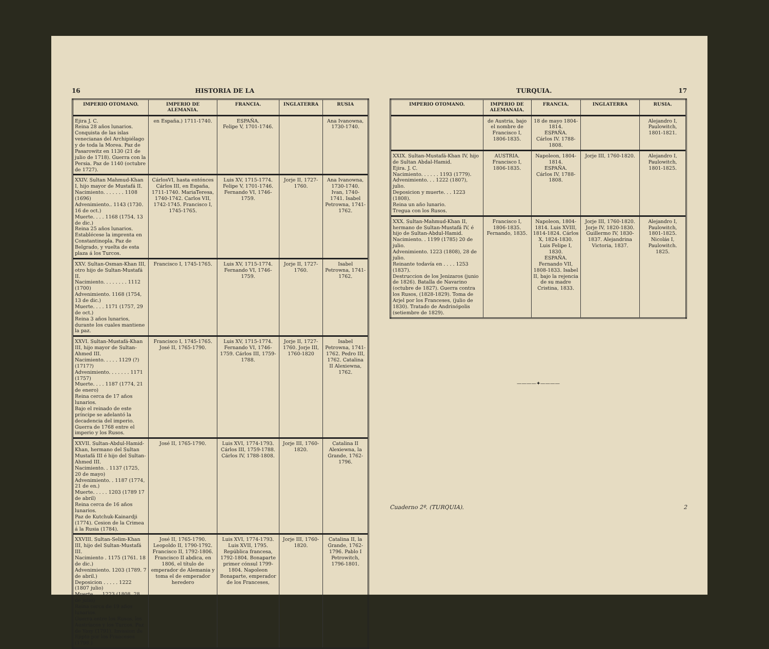16 HISTORIA DE LA
| IMPERIO OTOMANO. | IMPERIO DE ALEMANIA. | FRANCIA. | INGLATERRA | RUSIA |
| --- | --- | --- | --- | --- |
| Ejira J. C. Reina 28 años lunarios. Conquista de las islas venecianas del Archipiélago y de toda la Morea. Paz de Pasarowitz en 1130 (21 de julio de 1718). Guerra con la Persia. Paz de 1140 (octubre de 1727). | en España.) 1711-1740. | ESPAÑA. Felipe V, 1701-1746. | | Ana Ivanowna, 1730-1740. |
| XXIV. Sultan Mahmud-Khan I, hijo mayor de Mustafá II. Nacimiento. . . . . . . 1108 (1696) Advenimiento.. 1143 (1730. 16 de oct.) Muerte. . . . 1168 (1754, 13 de dic.) Reina 25 años lunarios. Establécese la imprenta en Constantinopla. Paz de Belgrado, y vuelta de esta plaza á los Turcos. | CárlosVI, hasta entónces Cárlos III, en España, 1711-1740. MariaTeresa, 1740-1742. Carlos VII, 1742-1745. Francisco I, 1745-1765. | Luis XV, 1715-1774. Felipe V, 1701-1746. Fernando VI, 1746-1759. | Jorje II, 1727-1760. | Ana Ivanowna, 1730-1740. Ivan, 1740-1741. Isabel Petrowna, 1741-1762. |
| XXV. Sultan-Osman-Khan III, otro hijo de Sultan-Mustafá II. Nacimiento. . . . . . . . 1112 (1700) Advenimiento. 1168 (1754, 13 de dic.) Muerte. . . . 1171 (1757, 29 de oct.) Reina 3 años lunarios, durante los cuales mantiene la paz. | Francisco I, 1745-1765. | Luis XV, 1715-1774. Fernando VI, 1746-1759. | Jorje II, 1727-1760. | Isabel Petrowna, 1741-1762. |
| XXVI. Sultan-Mustafá-Khan III, hijo mayor de Sultan-Ahmed III. Nacimiento. . . . . 1129 (?) (1717?) Advenimiento. . . . . . . 1171 (1757) Muerte. . . . 1187 (1774, 21 de enero) Reina cerca de 17 años lunarios. Bajo el reinado de este príncipe se adelantó la decadencia del imperio. Guerra de 1768 entre el imperio y los Rusos. | Francisco I, 1745-1765. José II, 1765-1790. | Luis XV, 1715-1774. Fernando VI, 1746-1759. Cárlos III, 1759-1788. | Jorje II, 1727-1760. Jorje III, 1760-1820 | Isabel Petrowna, 1741-1762. Pedro III, 1762. Catalina II Alexiewna, 1762. |
| XXVII. Sultan-Abdul-Hamid-Khan, hermano del Sultan Mustafá III é hijo del Sultan-Ahmed III. Nacimiento. . 1137 (1725, 20 de mayo) Advenimiento. . 1187 (1774, 21 de en.) Muerte. . . . . 1203 (1789 17 de abril) Reina cerca de 16 años lunarios. Paz de Kutchuk-Kainardji (1774). Cesion de la Crimea á la Rusia (1784). | José II, 1765-1790. | Luis XVI, 1774-1793. Cárlos III, 1759-1788. Cárlos IV, 1788-1808. | Jorje III, 1760-1820. | Catalina II Alexiewna, la Grande, 1762-1796. |
| XXVIII. Sultan-Selim-Khan III, hijo del Sultan-Mustafá III. Nacimiento . 1175 (1761. 18 de dic.) Advenimiento. 1203 (1789. 7 de abril.) Deposicion . . . . . 1222 (1807 julio) Muerte. . . 1223 (1808, 28 de julio) Reina cerca de 19 años lunarios. Guerra entre los Rusos, los Austríacos y los Turcos. Paz de Yasy (1791). Invasion de Ejipto por los Franceses (1798.) | José II, 1765-1790. Leopoldo II, 1790-1792. Francisco II, 1792-1806. Francisco II abdica, en 1806, el título de emperador de Alemania y toma el de emperador heredero | Luis XVI, 1774-1793. Luis XVII, 1795. República francesa, 1792-1804. Bonaparte primer cónsul 1799-1804. Napoleon Bonaparte, emperador de los Franceses, | Jorje III, 1760-1820. | Catalina II, la Grande, 1762-1796. Pablo I Petrowitch, 1796-1801. |
TURQUIA. 17
| IMPERIO OTOMANO. | IMPERIO DE ALEMANAIA. | FRANCIA. | INGLATERRA | RUSIA. |
| --- | --- | --- | --- | --- |
| | de Austria, bajo el nombre de Francisco I, 1806-1835. | 18 de mayo 1804-1814. ESPAÑA. Cárlos IV. 1788-1808. | | Alejandro I, Paulowitch, 1801-1821. |
| XXIX. Sultan-Mustafá-Khan IV, hijo de Sultan Abdal-Hamid. Ejira. J. C. Nacimiento. . . . . . 1193 (1779). Advenimiento. . . 1222 (1807), julio. Deposicion y muerte. . . 1223 (1808). Reina un año lunario. Tregua con los Rusos. | AUSTRIA. Francisco I, 1806-1835. | Napoleon, 1804-1814. ESPAÑA. Cárlos IV, 1788-1808. | Jorje III, 1760-1820. | Alejandro I, Paulowitch, 1801-1825. |
| XXX. Sultan-Mahmud-Khan II, hermano de Sultan-Mustafá IV, é hijo de Sultan-Abdul-Hamid. Nacimiento. . 1199 (1785) 20 de julio. Advenimiento. 1223 (1808), 28 de julio. Reinante todavía en . . . . 1253 (1837). Destruccion de los Jenizaros (junio de 1826). Batalla de Navarino (octubre de 1827). Guerra contra los Rusos, (1828-1829). Toma de Arjel por los Franceses, (julio de 1830). Tratado de Andrinópolis (setiembre de 1829). | Francisco I, 1806-1835. Fernando, 1835. | Napoleon, 1804-1814. Luis XVIII, 1814-1824. Cárlos X, 1824-1830. Luis Felipe I, 1830. ESPAÑA. Fernando VII, 1808-1833. Isabel II, bajo la rejencia de su madre Cristina, 1833. | Jorje III, 1760-1820. Jorje IV, 1820-1830. Guillermo IV, 1830-1837. Alejandrina Victoria, 1837. | Alejandro I, Paulowitch, 1801-1825. Nicolás I, Paulowitch. 1825. |
————✦————
Cuaderno 2º. (TURQUIA). 2